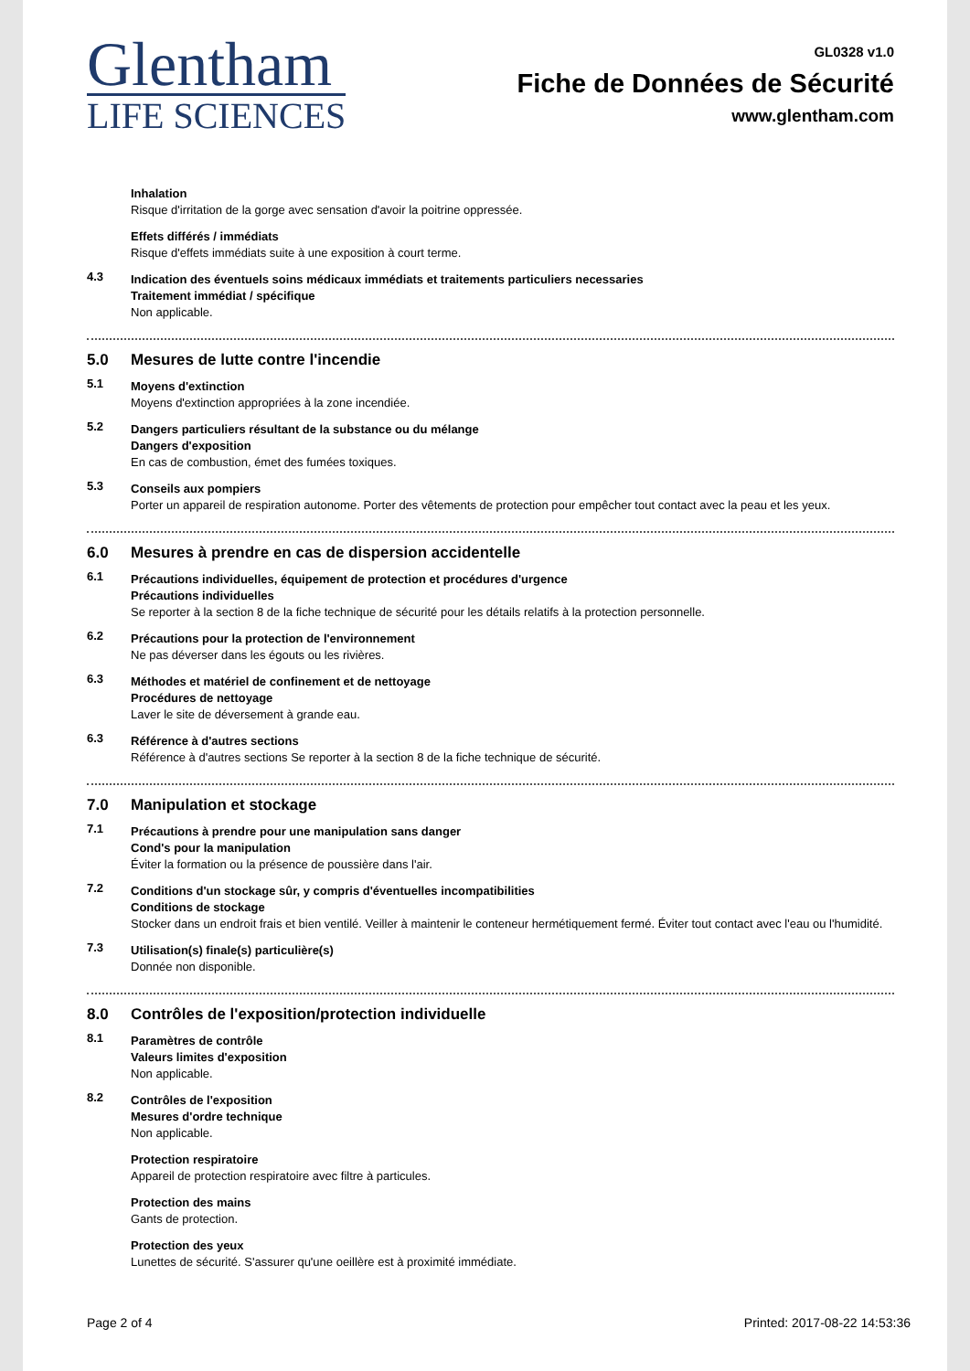Glentham
LIFE SCIENCES
GL0328 v1.0
Fiche de Données de Sécurité
www.glentham.com
Inhalation
Risque d'irritation de la gorge avec sensation d'avoir la poitrine oppressée.
Effets différés / immédiats
Risque d'effets immédiats suite à une exposition à court terme.
4.3
Indication des éventuels soins médicaux immédiats et traitements particuliers necessaries
Traitement immédiat / spécifique
Non applicable.
5.0 Mesures de lutte contre l'incendie
5.1
Moyens d'extinction
Moyens d'extinction appropriées à la zone incendiée.
5.2
Dangers particuliers résultant de la substance ou du mélange
Dangers d'exposition
En cas de combustion, émet des fumées toxiques.
5.3
Conseils aux pompiers
Porter un appareil de respiration autonome. Porter des vêtements de protection pour empêcher tout contact avec la peau et les yeux.
6.0 Mesures à prendre en cas de dispersion accidentelle
6.1
Précautions individuelles, équipement de protection et procédures d'urgence
Précautions individuelles
Se reporter à la section 8 de la fiche technique de sécurité pour les détails relatifs à la protection personnelle.
6.2
Précautions pour la protection de l'environnement
Ne pas déverser dans les égouts ou les rivières.
6.3
Méthodes et matériel de confinement et de nettoyage
Procédures de nettoyage
Laver le site de déversement à grande eau.
6.3
Référence à d'autres sections
Référence à d'autres sections Se reporter à la section 8 de la fiche technique de sécurité.
7.0 Manipulation et stockage
7.1
Précautions à prendre pour une manipulation sans danger
Cond's pour la manipulation
Éviter la formation ou la présence de poussière dans l'air.
7.2
Conditions d'un stockage sûr, y compris d'éventuelles incompatibilities
Conditions de stockage
Stocker dans un endroit frais et bien ventilé. Veiller à maintenir le conteneur hermétiquement fermé. Éviter tout contact avec l'eau ou l'humidité.
7.3
Utilisation(s) finale(s) particulière(s)
Donnée non disponible.
8.0 Contrôles de l'exposition/protection individuelle
8.1
Paramètres de contrôle
Valeurs limites d'exposition
Non applicable.
8.2
Contrôles de l'exposition
Mesures d'ordre technique
Non applicable.
Protection respiratoire
Appareil de protection respiratoire avec filtre à particules.
Protection des mains
Gants de protection.
Protection des yeux
Lunettes de sécurité. S'assurer qu'une oeillère est à proximité immédiate.
Page 2 of 4 Printed: 2017-08-22 14:53:36